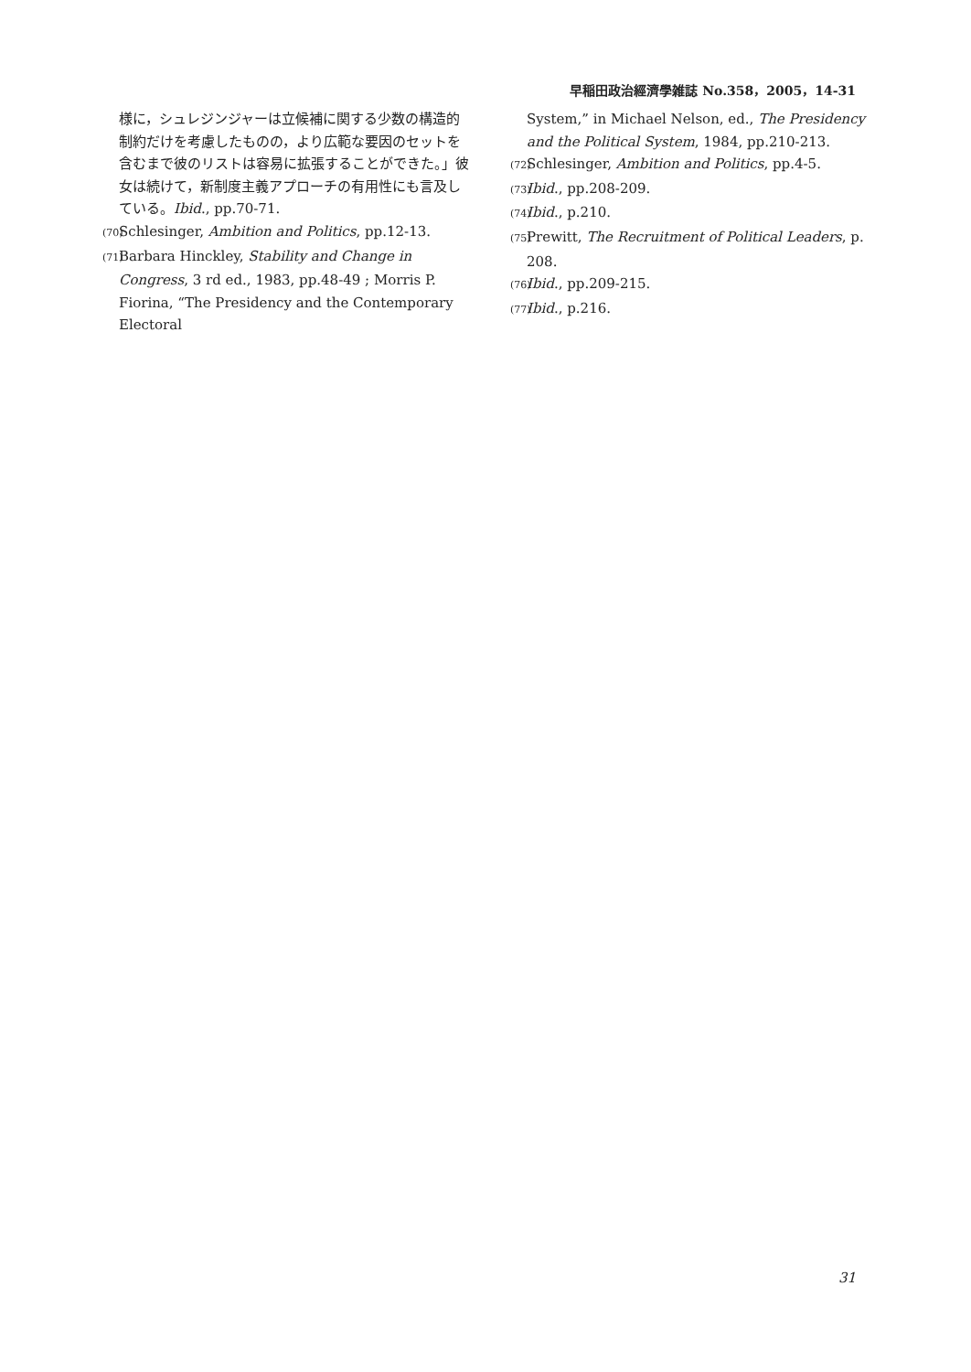早稲田政治經濟學雑誌 No.358，2005，14-31
様に，シュレジンジャーは立候補に関する少数の構造的制約だけを考慮したものの，より広範な要因のセットを含むまで彼のリストは容易に拡張することができた。」彼女は続けて，新制度主義アプローチの有用性にも言及している。Ibid., pp.70-71.
(70) Schlesinger, Ambition and Politics, pp.12-13.
(71) Barbara Hinckley, Stability and Change in Congress, 3 rd ed., 1983, pp.48-49 ; Morris P. Fiorina, “The Presidency and the Contemporary Electoral
System,” in Michael Nelson, ed., The Presidency and the Political System, 1984, pp.210-213.
(72) Schlesinger, Ambition and Politics, pp.4-5.
(73) Ibid., pp.208-209.
(74) Ibid., p.210.
(75) Prewitt, The Recruitment of Political Leaders, p. 208.
(76) Ibid., pp.209-215.
(77) Ibid., p.216.
31